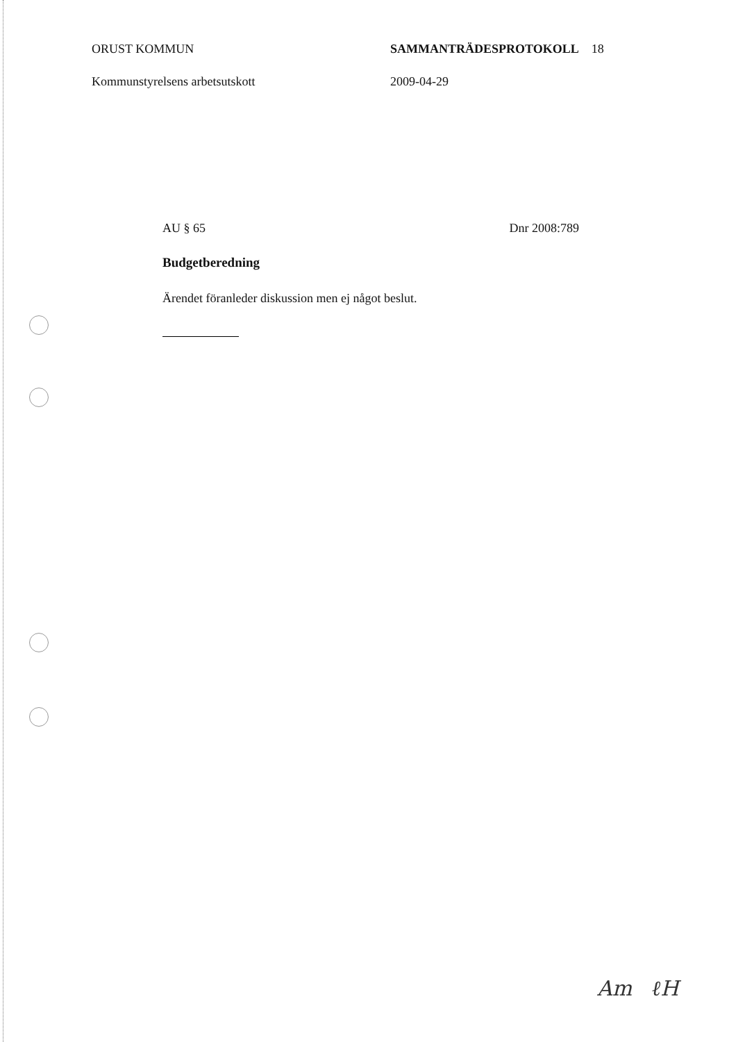ORUST KOMMUN SAMMANTRÄDESPROTOKOLL 18
Kommunstyrelsens arbetsutskott 2009-04-29
AU § 65 Dnr 2008:789
Budgetberedning
Ärendet föranleder diskussion men ej något beslut.
Am ℓH